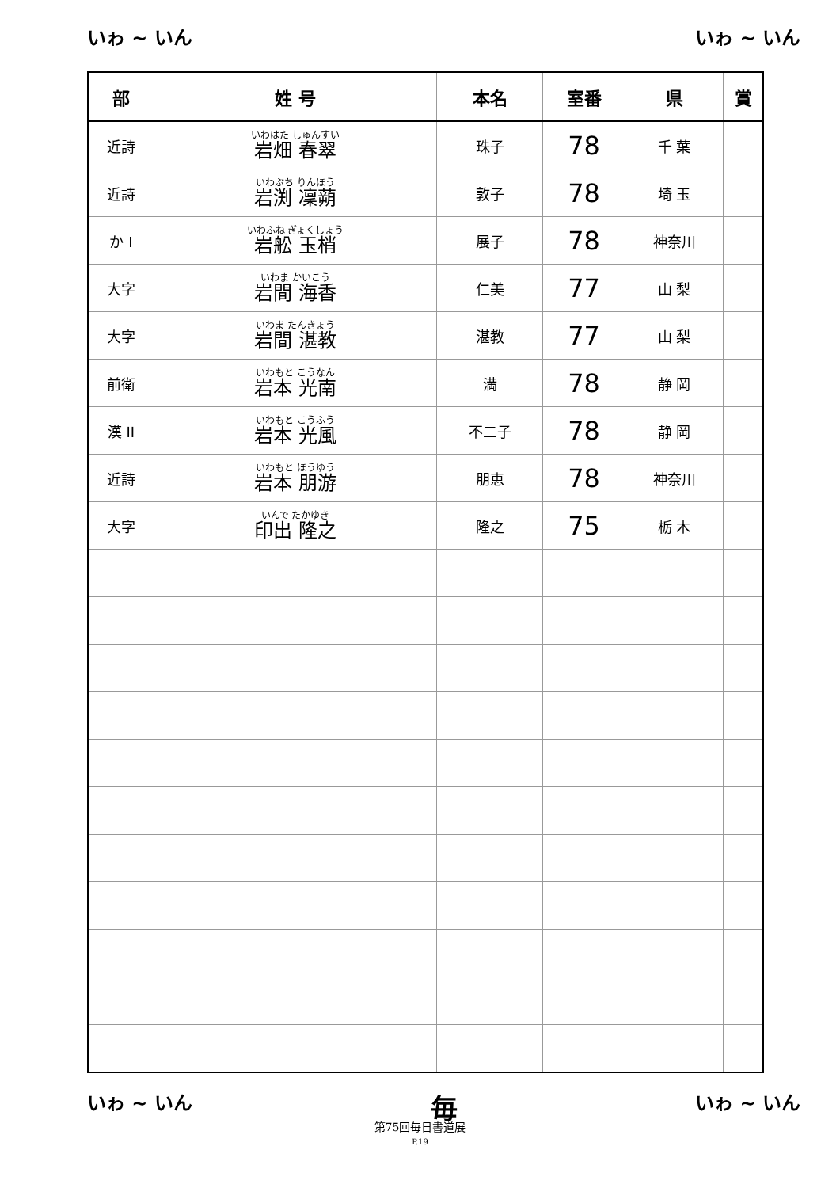いゎ ~ いん いゎ ~ いん
| 部 | 姓 号 | 本名 | 室番 | 県 | 賞 |
| --- | --- | --- | --- | --- | --- |
| 近詩 | いわはた しゅんすい 岩畑 春翠 | 珠子 | 78 | 千 葉 | |
| 近詩 | いわぶち りんほう 岩渕 凜蒴 | 敦子 | 78 | 埼 玉 | |
| か I | いわふね ぎょくしょう 岩舩 玉梢 | 展子 | 78 | 神奈川 | |
| 大字 | いわま かいこう 岩間 海香 | 仁美 | 77 | 山 梨 | |
| 大字 | いわま たんきょう 岩間 湛教 | 湛教 | 77 | 山 梨 | |
| 前衛 | いわもと こうなん 岩本 光南 | 満 | 78 | 静 岡 | |
| 漢 II | いわもと こうふう 岩本 光風 | 不二子 | 78 | 静 岡 | |
| 近詩 | いわもと ほうゆう 岩本 朋游 | 朋恵 | 78 | 神奈川 | |
| 大字 | いんで たかゆき 印出 隆之 | 隆之 | 75 | 栃 木 | |
いゎ ~ いん 毎 いゎ ~ いん
第75回毎日書道展
P.19